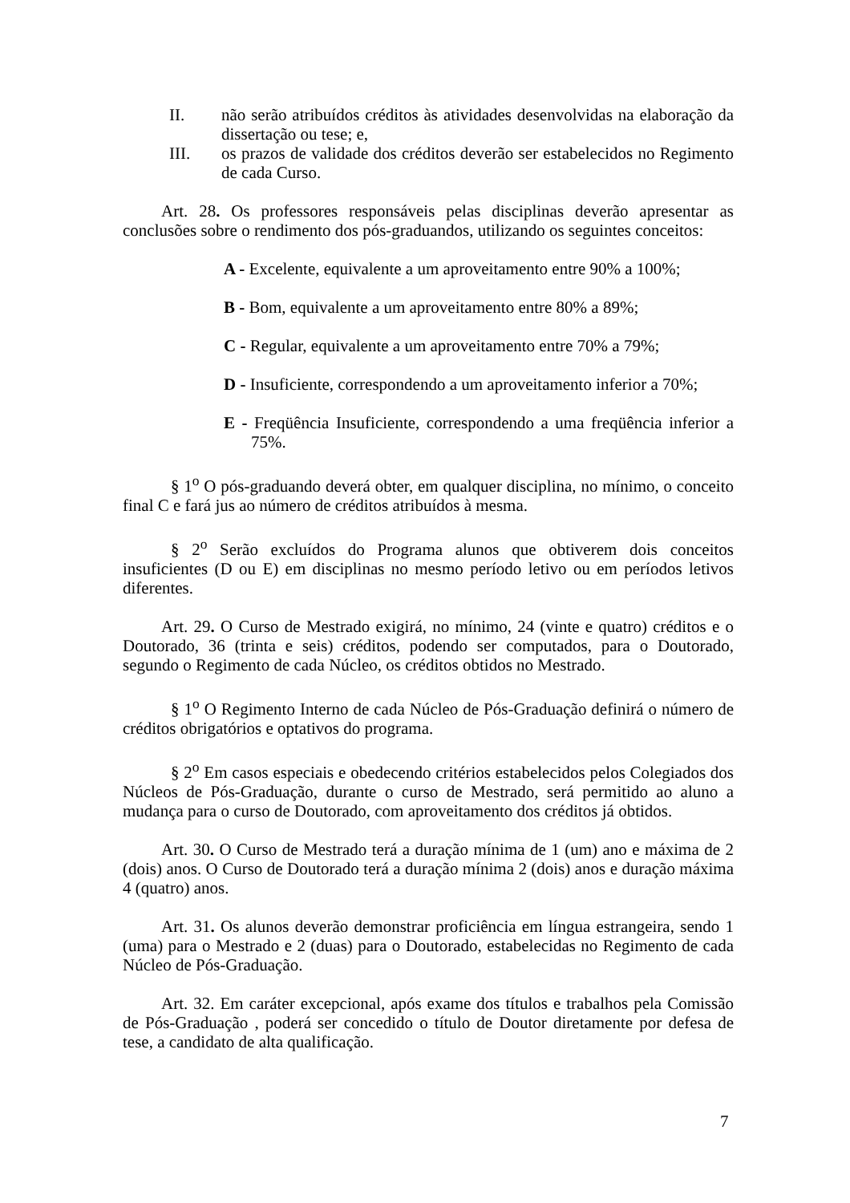II. não serão atribuídos créditos às atividades desenvolvidas na elaboração da dissertação ou tese; e,
III. os prazos de validade dos créditos deverão ser estabelecidos no Regimento de cada Curso.
Art. 28. Os professores responsáveis pelas disciplinas deverão apresentar as conclusões sobre o rendimento dos pós-graduandos, utilizando os seguintes conceitos:
A - Excelente, equivalente a um aproveitamento entre 90% a 100%;
B - Bom, equivalente a um aproveitamento entre 80% a 89%;
C - Regular, equivalente a um aproveitamento entre 70% a 79%;
D - Insuficiente, correspondendo a um aproveitamento inferior a 70%;
E - Freqüência Insuficiente, correspondendo a uma freqüência inferior a 75%.
§ 1<sup>o</sup> O pós-graduando deverá obter, em qualquer disciplina, no mínimo, o conceito final C e fará jus ao número de créditos atribuídos à mesma.
§ 2<sup>o</sup> Serão excluídos do Programa alunos que obtiverem dois conceitos insuficientes (D ou E) em disciplinas no mesmo período letivo ou em períodos letivos diferentes.
Art. 29. O Curso de Mestrado exigirá, no mínimo, 24 (vinte e quatro) créditos e o Doutorado, 36 (trinta e seis) créditos, podendo ser computados, para o Doutorado, segundo o Regimento de cada Núcleo, os créditos obtidos no Mestrado.
§ 1<sup>o</sup> O Regimento Interno de cada Núcleo de Pós-Graduação definirá o número de créditos obrigatórios e optativos do programa.
§ 2<sup>o</sup> Em casos especiais e obedecendo critérios estabelecidos pelos Colegiados dos Núcleos de Pós-Graduação, durante o curso de Mestrado, será permitido ao aluno a mudança para o curso de Doutorado, com aproveitamento dos créditos já obtidos.
Art. 30. O Curso de Mestrado terá a duração mínima de 1 (um) ano e máxima de 2 (dois) anos. O Curso de Doutorado terá a duração mínima 2 (dois) anos e duração máxima 4 (quatro) anos.
Art. 31. Os alunos deverão demonstrar proficiência em língua estrangeira, sendo 1 (uma) para o Mestrado e 2 (duas) para o Doutorado, estabelecidas no Regimento de cada Núcleo de Pós-Graduação.
Art. 32. Em caráter excepcional, após exame dos títulos e trabalhos pela Comissão de Pós-Graduação , poderá ser concedido o título de Doutor diretamente por defesa de tese, a candidato de alta qualificação.
7